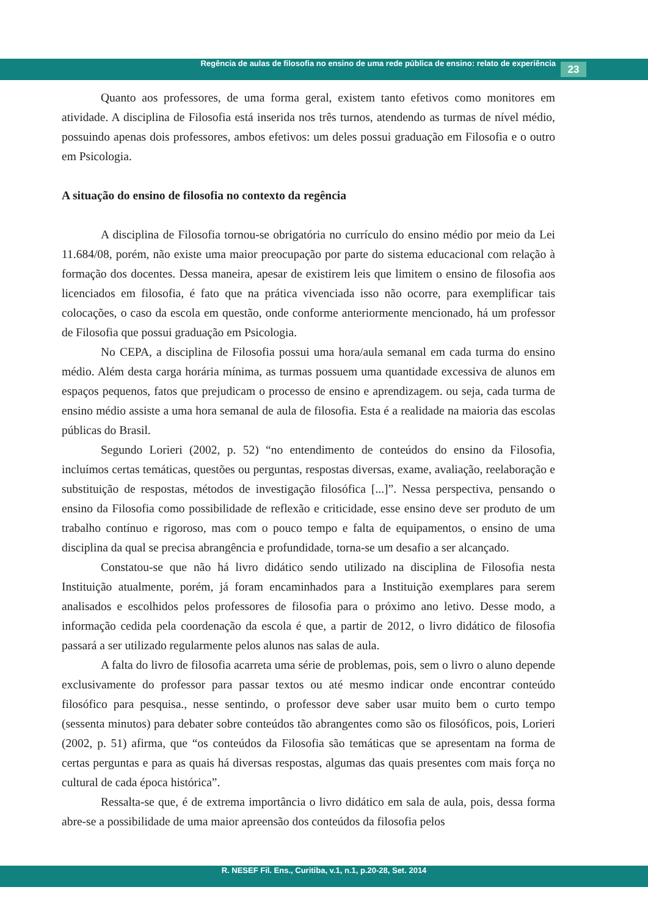Regência de aulas de filosofia no ensino de uma rede pública de ensino: relato de experiência 23
Quanto aos professores, de uma forma geral, existem tanto efetivos como monitores em atividade. A disciplina de Filosofia está inserida nos três turnos, atendendo as turmas de nível médio, possuindo apenas dois professores, ambos efetivos: um deles possui graduação em Filosofia e o outro em Psicologia.
A situação do ensino de filosofia no contexto da regência
A disciplina de Filosofia tornou-se obrigatória no currículo do ensino médio por meio da Lei 11.684/08, porém, não existe uma maior preocupação por parte do sistema educacional com relação à formação dos docentes. Dessa maneira, apesar de existirem leis que limitem o ensino de filosofia aos licenciados em filosofia, é fato que na prática vivenciada isso não ocorre, para exemplificar tais colocações, o caso da escola em questão, onde conforme anteriormente mencionado, há um professor de Filosofia que possui graduação em Psicologia.
No CEPA, a disciplina de Filosofia possui uma hora/aula semanal em cada turma do ensino médio. Além desta carga horária mínima, as turmas possuem uma quantidade excessiva de alunos em espaços pequenos, fatos que prejudicam o processo de ensino e aprendizagem. ou seja, cada turma de ensino médio assiste a uma hora semanal de aula de filosofia. Esta é a realidade na maioria das escolas públicas do Brasil.
Segundo Lorieri (2002, p. 52) “no entendimento de conteúdos do ensino da Filosofia, incluímos certas temáticas, questões ou perguntas, respostas diversas, exame, avaliação, reelaboração e substituição de respostas, métodos de investigação filosófica [...]”. Nessa perspectiva, pensando o ensino da Filosofia como possibilidade de reflexão e criticidade, esse ensino deve ser produto de um trabalho contínuo e rigoroso, mas com o pouco tempo e falta de equipamentos, o ensino de uma disciplina da qual se precisa abrangência e profundidade, torna-se um desafio a ser alcançado.
Constatou-se que não há livro didático sendo utilizado na disciplina de Filosofia nesta Instituição atualmente, porém, já foram encaminhados para a Instituição exemplares para serem analisados e escolhidos pelos professores de filosofia para o próximo ano letivo. Desse modo, a informação cedida pela coordenação da escola é que, a partir de 2012, o livro didático de filosofia passará a ser utilizado regularmente pelos alunos nas salas de aula.
A falta do livro de filosofia acarreta uma série de problemas, pois, sem o livro o aluno depende exclusivamente do professor para passar textos ou até mesmo indicar onde encontrar conteúdo filosófico para pesquisa., nesse sentindo, o professor deve saber usar muito bem o curto tempo (sessenta minutos) para debater sobre conteúdos tão abrangentes como são os filosóficos, pois, Lorieri (2002, p. 51) afirma, que “os conteúdos da Filosofia são temáticas que se apresentam na forma de certas perguntas e para as quais há diversas respostas, algumas das quais presentes com mais força no cultural de cada época histórica”.
Ressalta-se que, é de extrema importância o livro didático em sala de aula, pois, dessa forma abre-se a possibilidade de uma maior apreensão dos conteúdos da filosofia pelos
R. NESEF Fil. Ens., Curitiba, v.1, n.1, p.20-28, Set. 2014